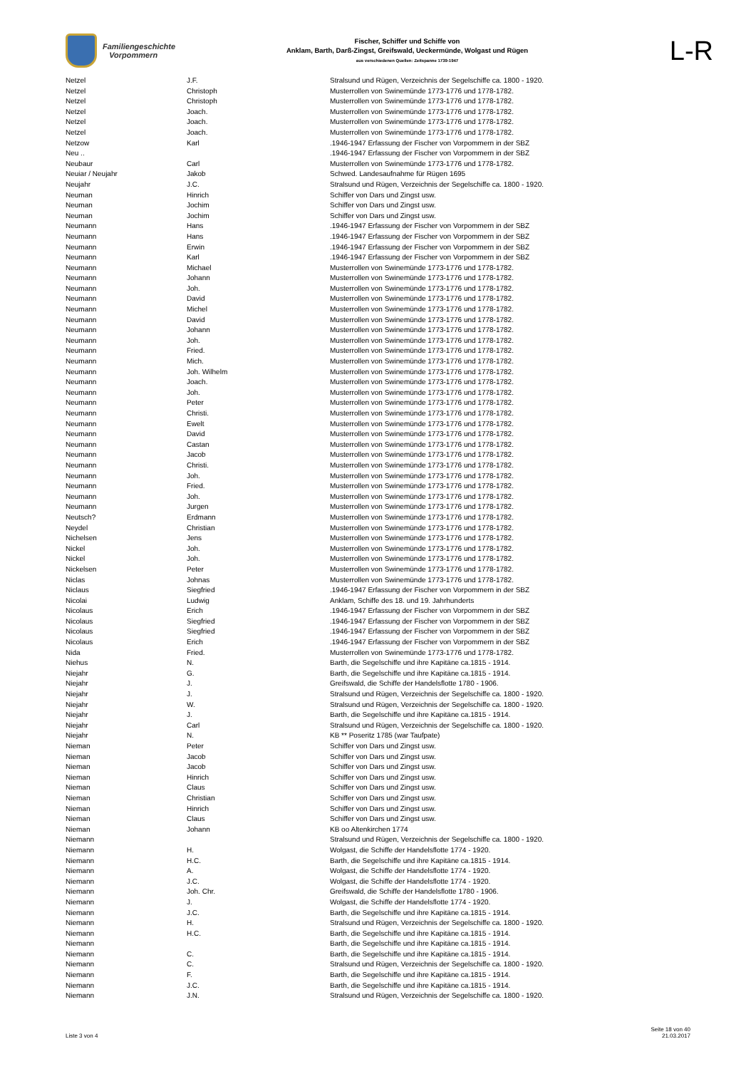Familiengeschichte
Vorpommern
Fischer, Schiffer und Schiffe von
Anklam, Barth, Darß-Zingst, Greifswald, Ueckermünde, Wolgast und Rügen
aus verschiedenen Quellen: Zeitspanne 1739-1947
L-R
| Netzel | J.F. | Stralsund und Rügen, Verzeichnis der Segelschiffe ca. 1800 - 1920. |
| Netzel | Christoph | Musterrollen von Swinemünde 1773-1776 und 1778-1782. |
| Netzel | Christoph | Musterrollen von Swinemünde 1773-1776 und 1778-1782. |
| Netzel | Joach. | Musterrollen von Swinemünde 1773-1776 und 1778-1782. |
| Netzel | Joach. | Musterrollen von Swinemünde 1773-1776 und 1778-1782. |
| Netzel | Joach. | Musterrollen von Swinemünde 1773-1776 und 1778-1782. |
| Netzow | Karl | .1946-1947 Erfassung der Fischer von Vorpommern in der SBZ |
| Neu .. | | .1946-1947 Erfassung der Fischer von Vorpommern in der SBZ |
| Neubaur | Carl | Musterrollen von Swinemünde 1773-1776 und 1778-1782. |
| Neuiar / Neujahr | Jakob | Schwed. Landesaufnahme für Rügen 1695 |
| Neujahr | J.C. | Stralsund und Rügen, Verzeichnis der Segelschiffe ca. 1800 - 1920. |
| Neuman | Hinrich | Schiffer von Dars und Zingst usw. |
| Neuman | Jochim | Schiffer von Dars und Zingst usw. |
| Neuman | Jochim | Schiffer von Dars und Zingst usw. |
| Neumann | Hans | .1946-1947 Erfassung der Fischer von Vorpommern in der SBZ |
| Neumann | Hans | .1946-1947 Erfassung der Fischer von Vorpommern in der SBZ |
| Neumann | Erwin | .1946-1947 Erfassung der Fischer von Vorpommern in der SBZ |
| Neumann | Karl | .1946-1947 Erfassung der Fischer von Vorpommern in der SBZ |
| Neumann | Michael | Musterrollen von Swinemünde 1773-1776 und 1778-1782. |
| Neumann | Johann | Musterrollen von Swinemünde 1773-1776 und 1778-1782. |
| Neumann | Joh. | Musterrollen von Swinemünde 1773-1776 und 1778-1782. |
| Neumann | David | Musterrollen von Swinemünde 1773-1776 und 1778-1782. |
| Neumann | Michel | Musterrollen von Swinemünde 1773-1776 und 1778-1782. |
| Neumann | David | Musterrollen von Swinemünde 1773-1776 und 1778-1782. |
| Neumann | Johann | Musterrollen von Swinemünde 1773-1776 und 1778-1782. |
| Neumann | Joh. | Musterrollen von Swinemünde 1773-1776 und 1778-1782. |
| Neumann | Fried. | Musterrollen von Swinemünde 1773-1776 und 1778-1782. |
| Neumann | Mich. | Musterrollen von Swinemünde 1773-1776 und 1778-1782. |
| Neumann | Joh. Wilhelm | Musterrollen von Swinemünde 1773-1776 und 1778-1782. |
| Neumann | Joach. | Musterrollen von Swinemünde 1773-1776 und 1778-1782. |
| Neumann | Joh. | Musterrollen von Swinemünde 1773-1776 und 1778-1782. |
| Neumann | Peter | Musterrollen von Swinemünde 1773-1776 und 1778-1782. |
| Neumann | Christi. | Musterrollen von Swinemünde 1773-1776 und 1778-1782. |
| Neumann | Ewelt | Musterrollen von Swinemünde 1773-1776 und 1778-1782. |
| Neumann | David | Musterrollen von Swinemünde 1773-1776 und 1778-1782. |
| Neumann | Castan | Musterrollen von Swinemünde 1773-1776 und 1778-1782. |
| Neumann | Jacob | Musterrollen von Swinemünde 1773-1776 und 1778-1782. |
| Neumann | Christi. | Musterrollen von Swinemünde 1773-1776 und 1778-1782. |
| Neumann | Joh. | Musterrollen von Swinemünde 1773-1776 und 1778-1782. |
| Neumann | Fried. | Musterrollen von Swinemünde 1773-1776 und 1778-1782. |
| Neumann | Joh. | Musterrollen von Swinemünde 1773-1776 und 1778-1782. |
| Neumann | Jurgen | Musterrollen von Swinemünde 1773-1776 und 1778-1782. |
| Neutsch? | Erdmann | Musterrollen von Swinemünde 1773-1776 und 1778-1782. |
| Neydel | Christian | Musterrollen von Swinemünde 1773-1776 und 1778-1782. |
| Nichelsen | Jens | Musterrollen von Swinemünde 1773-1776 und 1778-1782. |
| Nickel | Joh. | Musterrollen von Swinemünde 1773-1776 und 1778-1782. |
| Nickel | Joh. | Musterrollen von Swinemünde 1773-1776 und 1778-1782. |
| Nickelsen | Peter | Musterrollen von Swinemünde 1773-1776 und 1778-1782. |
| Niclas | Johnas | Musterrollen von Swinemünde 1773-1776 und 1778-1782. |
| Niclaus | Siegfried | .1946-1947 Erfassung der Fischer von Vorpommern in der SBZ |
| Nicolai | Ludwig | Anklam, Schiffe des 18. und 19. Jahrhunderts |
| Nicolaus | Erich | .1946-1947 Erfassung der Fischer von Vorpommern in der SBZ |
| Nicolaus | Siegfried | .1946-1947 Erfassung der Fischer von Vorpommern in der SBZ |
| Nicolaus | Siegfried | .1946-1947 Erfassung der Fischer von Vorpommern in der SBZ |
| Nicolaus | Erich | .1946-1947 Erfassung der Fischer von Vorpommern in der SBZ |
| Nida | Fried. | Musterrollen von Swinemünde 1773-1776 und 1778-1782. |
| Niehus | N. | Barth, die Segelschiffe und ihre Kapitäne ca.1815 - 1914. |
| Niejahr | G. | Barth, die Segelschiffe und ihre Kapitäne ca.1815 - 1914. |
| Niejahr | J. | Greifswald, die Schiffe der Handelsflotte 1780 - 1906. |
| Niejahr | J. | Stralsund und Rügen, Verzeichnis der Segelschiffe ca. 1800 - 1920. |
| Niejahr | W. | Stralsund und Rügen, Verzeichnis der Segelschiffe ca. 1800 - 1920. |
| Niejahr | J. | Barth, die Segelschiffe und ihre Kapitäne ca.1815 - 1914. |
| Niejahr | Carl | Stralsund und Rügen, Verzeichnis der Segelschiffe ca. 1800 - 1920. |
| Niejahr | N. | KB ** Poseritz 1785 (war Taufpate) |
| Nieman | Peter | Schiffer von Dars und Zingst usw. |
| Nieman | Jacob | Schiffer von Dars und Zingst usw. |
| Nieman | Jacob | Schiffer von Dars und Zingst usw. |
| Nieman | Hinrich | Schiffer von Dars und Zingst usw. |
| Nieman | Claus | Schiffer von Dars und Zingst usw. |
| Nieman | Christian | Schiffer von Dars und Zingst usw. |
| Nieman | Hinrich | Schiffer von Dars und Zingst usw. |
| Nieman | Claus | Schiffer von Dars und Zingst usw. |
| Nieman | Johann | KB oo Altenkirchen 1774 |
| Niemann | | Stralsund und Rügen, Verzeichnis der Segelschiffe ca. 1800 - 1920. |
| Niemann | H. | Wolgast, die Schiffe der Handelsflotte 1774 - 1920. |
| Niemann | H.C. | Barth, die Segelschiffe und ihre Kapitäne ca.1815 - 1914. |
| Niemann | A. | Wolgast, die Schiffe der Handelsflotte 1774 - 1920. |
| Niemann | J.C. | Wolgast, die Schiffe der Handelsflotte 1774 - 1920. |
| Niemann | Joh. Chr. | Greifswald, die Schiffe der Handelsflotte 1780 - 1906. |
| Niemann | J. | Wolgast, die Schiffe der Handelsflotte 1774 - 1920. |
| Niemann | J.C. | Barth, die Segelschiffe und ihre Kapitäne ca.1815 - 1914. |
| Niemann | H. | Stralsund und Rügen, Verzeichnis der Segelschiffe ca. 1800 - 1920. |
| Niemann | H.C. | Barth, die Segelschiffe und ihre Kapitäne ca.1815 - 1914. |
| Niemann | | Barth, die Segelschiffe und ihre Kapitäne ca.1815 - 1914. |
| Niemann | C. | Barth, die Segelschiffe und ihre Kapitäne ca.1815 - 1914. |
| Niemann | C. | Stralsund und Rügen, Verzeichnis der Segelschiffe ca. 1800 - 1920. |
| Niemann | F. | Barth, die Segelschiffe und ihre Kapitäne ca.1815 - 1914. |
| Niemann | J.C. | Barth, die Segelschiffe und ihre Kapitäne ca.1815 - 1914. |
| Niemann | J.N. | Stralsund und Rügen, Verzeichnis der Segelschiffe ca. 1800 - 1920. |
Liste 3 von 4
Seite 18 von 40
21.03.2017